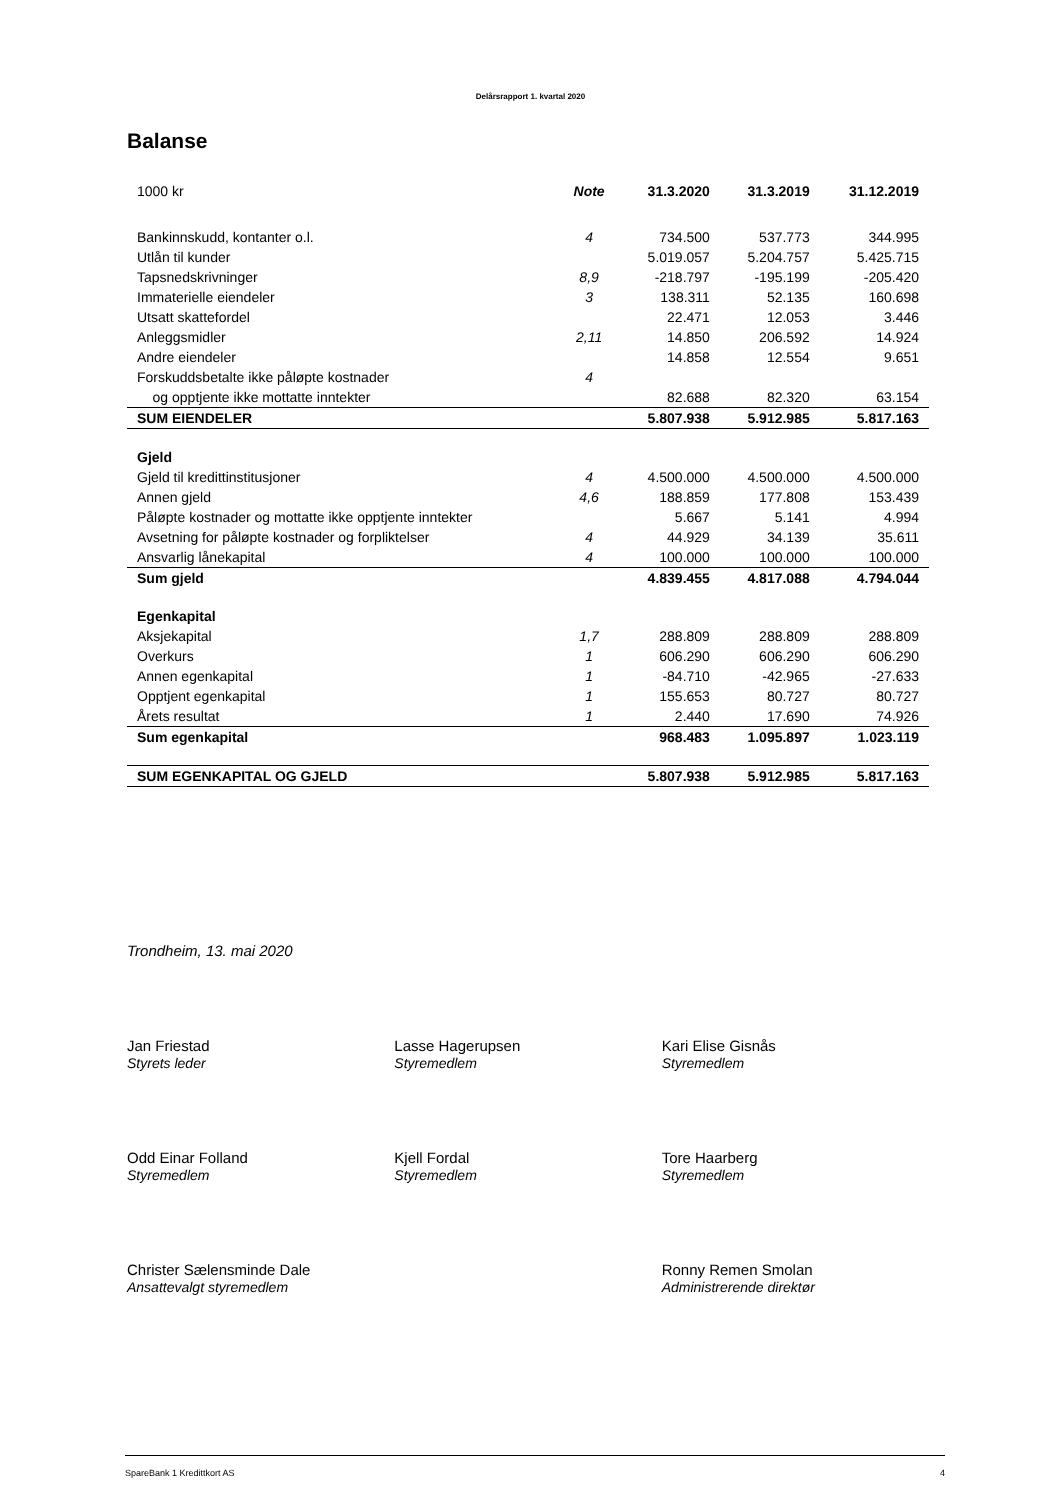Delårsrapport 1. kvartal 2020
Balanse
| 1000 kr | Note | 31.3.2020 | 31.3.2019 | 31.12.2019 |
| --- | --- | --- | --- | --- |
| Bankinnskudd, kontanter o.l. | 4 | 734.500 | 537.773 | 344.995 |
| Utlån til kunder | | 5.019.057 | 5.204.757 | 5.425.715 |
| Tapsnedskrivninger | 8,9 | -218.797 | -195.199 | -205.420 |
| Immaterielle eiendeler | 3 | 138.311 | 52.135 | 160.698 |
| Utsatt skattefordel | | 22.471 | 12.053 | 3.446 |
| Anleggsmidler | 2,11 | 14.850 | 206.592 | 14.924 |
| Andre eiendeler | | 14.858 | 12.554 | 9.651 |
| Forskuddsbetalte ikke påløpte kostnader | 4 | | | |
| og opptjente ikke mottatte inntekter | | 82.688 | 82.320 | 63.154 |
| SUM EIENDELER | | 5.807.938 | 5.912.985 | 5.817.163 |
| Gjeld | | | | |
| Gjeld til kredittinstitusjoner | 4 | 4.500.000 | 4.500.000 | 4.500.000 |
| Annen gjeld | 4,6 | 188.859 | 177.808 | 153.439 |
| Påløpte kostnader og mottatte ikke opptjente inntekter | | 5.667 | 5.141 | 4.994 |
| Avsetning for påløpte kostnader og forpliktelser | 4 | 44.929 | 34.139 | 35.611 |
| Ansvarlig lånekapital | 4 | 100.000 | 100.000 | 100.000 |
| Sum gjeld | | 4.839.455 | 4.817.088 | 4.794.044 |
| Egenkapital | | | | |
| Aksjekapital | 1,7 | 288.809 | 288.809 | 288.809 |
| Overkurs | 1 | 606.290 | 606.290 | 606.290 |
| Annen egenkapital | 1 | -84.710 | -42.965 | -27.633 |
| Opptjent egenkapital | 1 | 155.653 | 80.727 | 80.727 |
| Årets resultat | 1 | 2.440 | 17.690 | 74.926 |
| Sum egenkapital | | 968.483 | 1.095.897 | 1.023.119 |
| SUM EGENKAPITAL OG GJELD | | 5.807.938 | 5.912.985 | 5.817.163 |
Trondheim, 13. mai 2020
Jan Friestad
Styrets leder
Lasse Hagerupsen
Styremedlem
Kari Elise Gisnås
Styremedlem
Odd Einar Folland
Styremedlem
Kjell Fordal
Styremedlem
Tore Haarberg
Styremedlem
Christer Sælensminde Dale
Ansattevalgt styremedlem
Ronny Remen Smolan
Administrerende direktør
SpareBank 1 Kredittkort AS 4